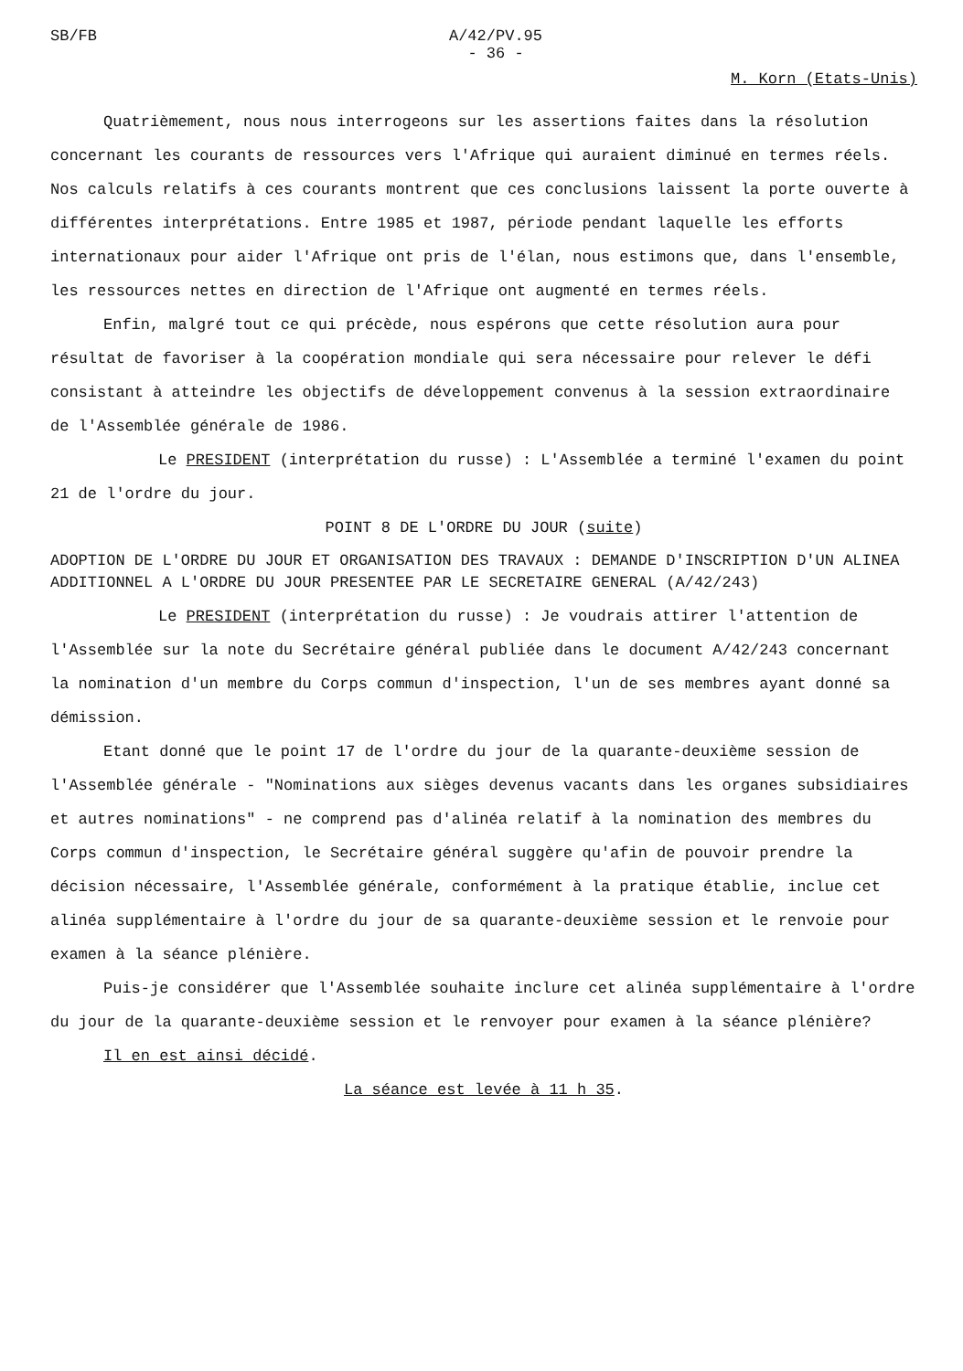SB/FB A/42/PV.95
- 36 -
M. Korn (Etats-Unis)
Quatrièmement, nous nous interrogeons sur les assertions faites dans la résolution concernant les courants de ressources vers l'Afrique qui auraient diminué en termes réels. Nos calculs relatifs à ces courants montrent que ces conclusions laissent la porte ouverte à différentes interprétations. Entre 1985 et 1987, période pendant laquelle les efforts internationaux pour aider l'Afrique ont pris de l'élan, nous estimons que, dans l'ensemble, les ressources nettes en direction de l'Afrique ont augmenté en termes réels.
Enfin, malgré tout ce qui précède, nous espérons que cette résolution aura pour résultat de favoriser à la coopération mondiale qui sera nécessaire pour relever le défi consistant à atteindre les objectifs de développement convenus à la session extraordinaire de l'Assemblée générale de 1986.
Le PRESIDENT (interprétation du russe) : L'Assemblée a terminé l'examen du point 21 de l'ordre du jour.
POINT 8 DE L'ORDRE DU JOUR (suite)
ADOPTION DE L'ORDRE DU JOUR ET ORGANISATION DES TRAVAUX : DEMANDE D'INSCRIPTION D'UN ALINEA ADDITIONNEL A L'ORDRE DU JOUR PRESENTEE PAR LE SECRETAIRE GENERAL (A/42/243)
Le PRESIDENT (interprétation du russe) : Je voudrais attirer l'attention de l'Assemblée sur la note du Secrétaire général publiée dans le document A/42/243 concernant la nomination d'un membre du Corps commun d'inspection, l'un de ses membres ayant donné sa démission.
Etant donné que le point 17 de l'ordre du jour de la quarante-deuxième session de l'Assemblée générale - "Nominations aux sièges devenus vacants dans les organes subsidiaires et autres nominations" - ne comprend pas d'alinéa relatif à la nomination des membres du Corps commun d'inspection, le Secrétaire général suggère qu'afin de pouvoir prendre la décision nécessaire, l'Assemblée générale, conformément à la pratique établie, inclue cet alinéa supplémentaire à l'ordre du jour de sa quarante-deuxième session et le renvoie pour examen à la séance plénière.
Puis-je considérer que l'Assemblée souhaite inclure cet alinéa supplémentaire à l'ordre du jour de la quarante-deuxième session et le renvoyer pour examen à la séance plénière?
Il en est ainsi décidé.
La séance est levée à 11 h 35.